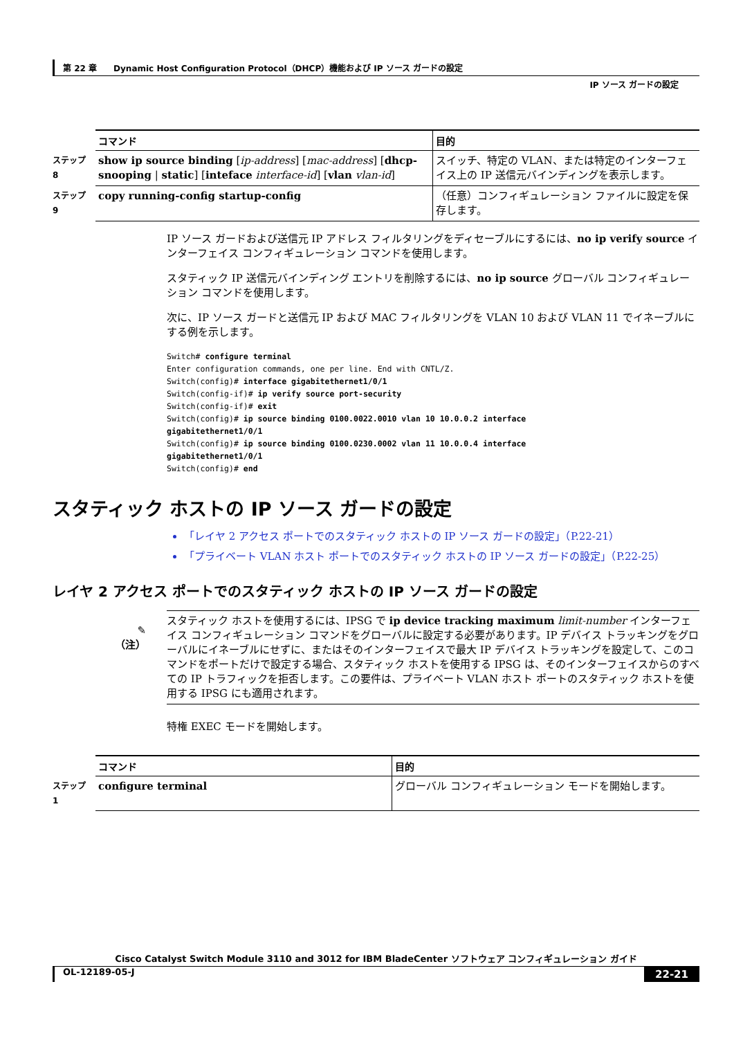第 22 章　　Dynamic Host Configuration Protocol（DHCP）機能および IP ソース ガードの設定
IP ソース ガードの設定
| | コマンド | 目的 |
| --- | --- | --- |
| ステップ 8 | show ip source binding [ ip-address ] [ mac-address ] [ dhcp-snooping / static ] [ inteface interface-id ] [ vlan vlan-id ] | スイッチ、特定の VLAN、または特定のインターフェイス上の IP 送信元バインディングを表示します。 |
| ステップ 9 | copy running-config startup-config | （任意）コンフィギュレーション ファイルに設定を保存します。 |
IP ソース ガードおよび送信元 IP アドレス フィルタリングをディセーブルにするには、no ip verify source インターフェイス コンフィギュレーション コマンドを使用します。
スタティック IP 送信元バインディング エントリを削除するには、no ip source グローバル コンフィギュレーション コマンドを使用します。
次に、IP ソース ガードと送信元 IP および MAC フィルタリングを VLAN 10 および VLAN 11 でイネーブルにする例を示します。
Switch# configure terminal
Enter configuration commands, one per line. End with CNTL/Z.
Switch(config)# interface gigabitethernet1/0/1
Switch(config-if)# ip verify source port-security
Switch(config-if)# exit
Switch(config)# ip source binding 0100.0022.0010 vlan 10 10.0.0.2 interface 
gigabitethernet1/0/1
Switch(config)# ip source binding 0100.0230.0002 vlan 11 10.0.0.4 interface 
gigabitethernet1/0/1
Switch(config)# end
スタティック ホストの IP ソース ガードの設定
「レイヤ 2 アクセス ポートでのスタティック ホストの IP ソース ガードの設定」（P.22-21）
「プライベート VLAN ホスト ポートでのスタティック ホストの IP ソース ガードの設定」（P.22-25）
レイヤ 2 アクセス ポートでのスタティック ホストの IP ソース ガードの設定
✎
（注）
スタティック ホストを使用するには、IPSG で ip device tracking maximum limit-number インターフェイス コンフィギュレーション コマンドをグローバルに設定する必要があります。IP デバイス トラッキングをグローバルにイネーブルにせずに、またはそのインターフェイスで最大 IP デバイス トラッキングを設定して、このコマンドをポートだけで設定する場合、スタティック ホストを使用する IPSG は、そのインターフェイスからのすべての IP トラフィックを拒否します。この要件は、プライベート VLAN ホスト ポートのスタティック ホストを使用する IPSG にも適用されます。
特権 EXEC モードを開始します。
| | コマンド | 目的 |
| --- | --- | --- |
| ステップ 1 | configure terminal | グローバル コンフィギュレーション モードを開始します。 |
Cisco Catalyst Switch Module 3110 and 3012 for IBM BladeCenter ソフトウェア コンフィギュレーション ガイド
OL-12189-05-J 22-21